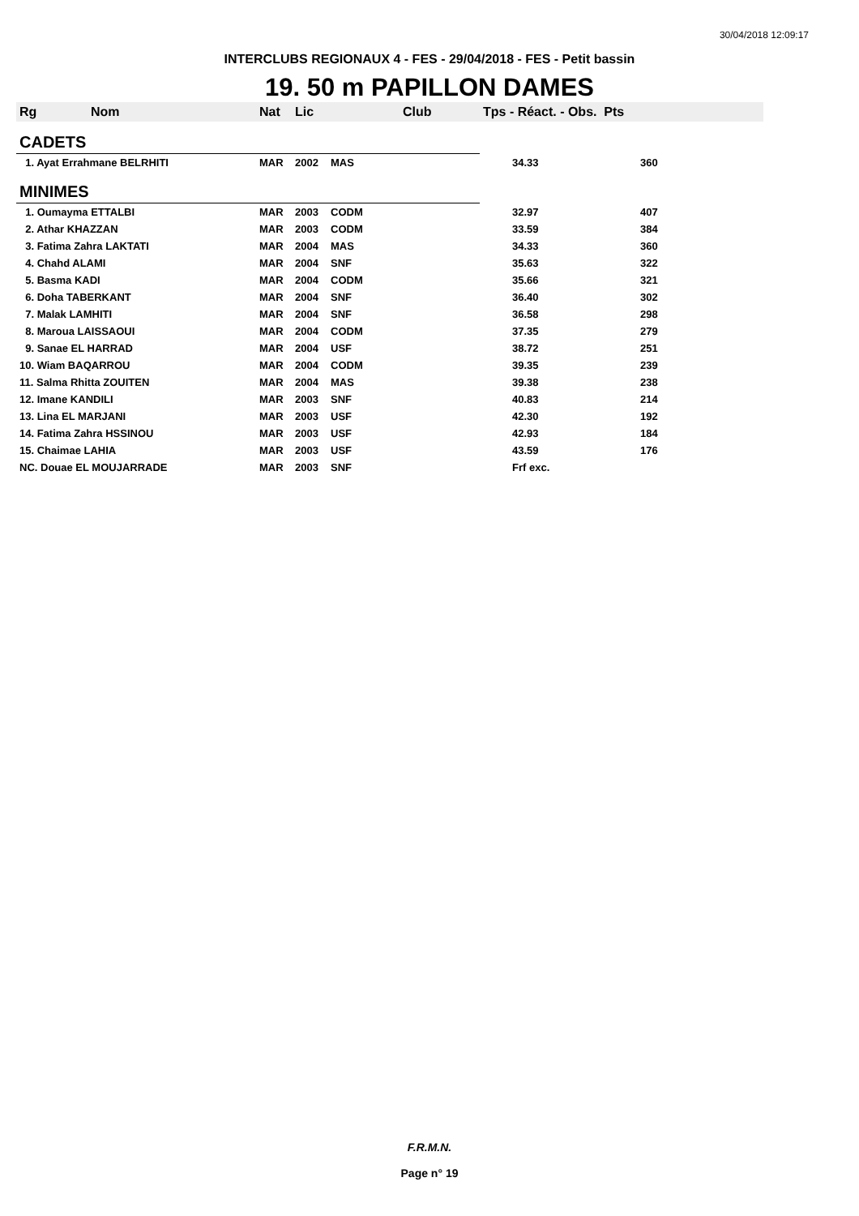30/04/2018 12:09:17
INTERCLUBS REGIONAUX 4 - FES - 29/04/2018 - FES - Petit bassin
19. 50 m PAPILLON DAMES
| Rg Nom | | Nat | Lic | Club | Tps - Réact. - Obs. Pts | |
| --- | --- | --- | --- | --- | --- | --- |
| CADETS | | | | | | |
| 1. Ayat Errahmane BELRHITI | | MAR | 2002 | MAS | 34.33 | 360 |
| MINIMES | | | | | | |
| 1. Oumayma ETTALBI | | MAR | 2003 | CODM | 32.97 | 407 |
| 2. Athar KHAZZAN | | MAR | 2003 | CODM | 33.59 | 384 |
| 3. Fatima Zahra LAKTATI | | MAR | 2004 | MAS | 34.33 | 360 |
| 4. Chahd ALAMI | | MAR | 2004 | SNF | 35.63 | 322 |
| 5. Basma KADI | | MAR | 2004 | CODM | 35.66 | 321 |
| 6. Doha TABERKANT | | MAR | 2004 | SNF | 36.40 | 302 |
| 7. Malak LAMHITI | | MAR | 2004 | SNF | 36.58 | 298 |
| 8. Maroua LAISSAOUI | | MAR | 2004 | CODM | 37.35 | 279 |
| 9. Sanae EL HARRAD | | MAR | 2004 | USF | 38.72 | 251 |
| 10. Wiam BAQARROU | | MAR | 2004 | CODM | 39.35 | 239 |
| 11. Salma Rhitta ZOUITEN | | MAR | 2004 | MAS | 39.38 | 238 |
| 12. Imane KANDILI | | MAR | 2003 | SNF | 40.83 | 214 |
| 13. Lina EL MARJANI | | MAR | 2003 | USF | 42.30 | 192 |
| 14. Fatima Zahra HSSINOU | | MAR | 2003 | USF | 42.93 | 184 |
| 15. Chaimae LAHIA | | MAR | 2003 | USF | 43.59 | 176 |
| NC. Douae EL MOUJARRADE | | MAR | 2003 | SNF | Frf exc. | |
F.R.M.N.
Page n° 19